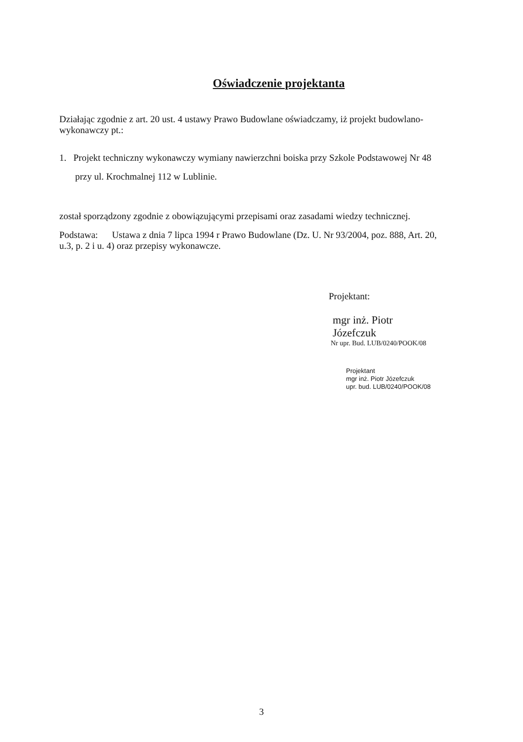Oświadczenie projektanta
Działając zgodnie z art. 20 ust. 4 ustawy Prawo Budowlane oświadczamy, iż projekt budowlano-wykonawczy pt.:
1. Projekt techniczny wykonawczy wymiany nawierzchni boiska przy Szkole Podstawowej Nr 48 przy ul. Krochmalnej 112 w Lublinie.
został sporządzony zgodnie z obowiązującymi przepisami oraz zasadami wiedzy technicznej.
Podstawa: Ustawa z dnia 7 lipca 1994 r Prawo Budowlane (Dz. U. Nr 93/2004, poz. 888, Art. 20, u.3, p. 2 i u. 4) oraz przepisy wykonawcze.
Projektant:
mgr inż. Piotr Józefczuk
Nr upr. Bud. LUB/0240/POOK/08
Projektant
mgr inż. Piotr Józefczuk
upr. bud. LUB/0240/POOK/08
3